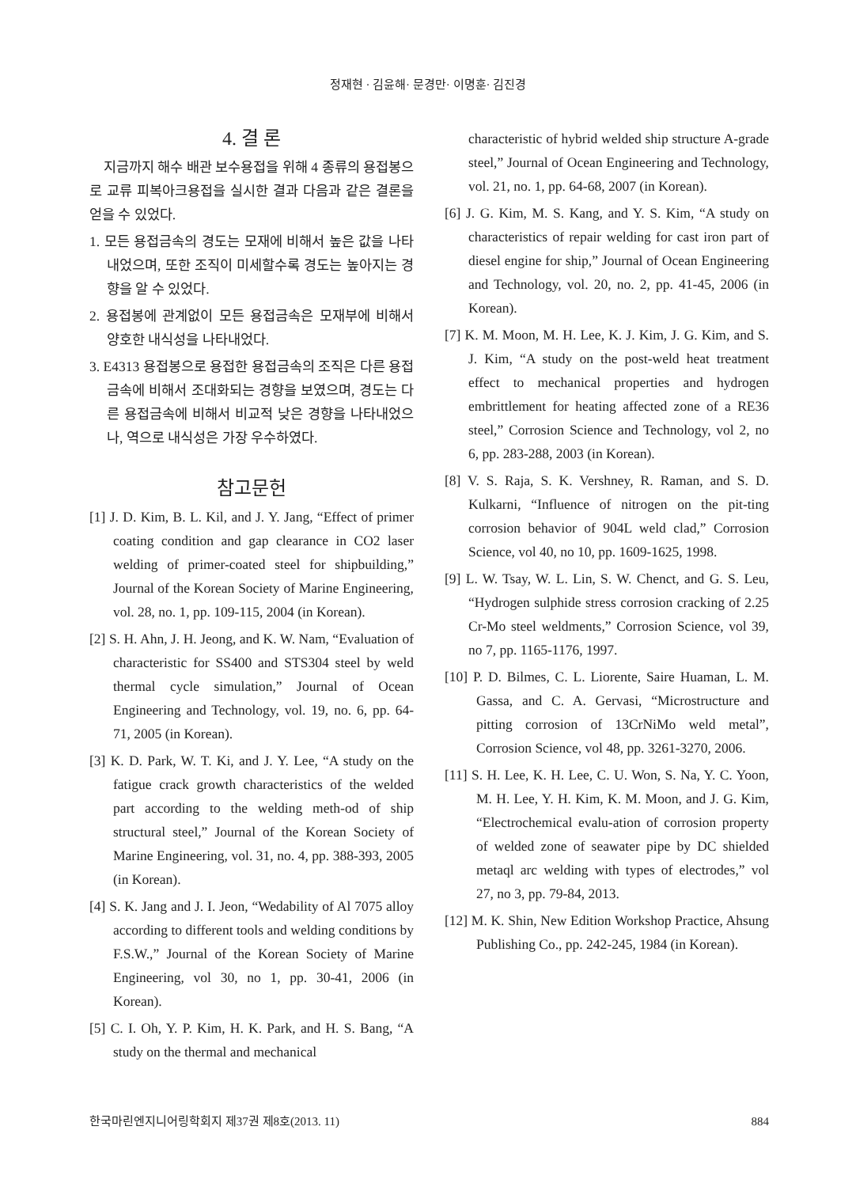정재현 · 김윤해· 문경만· 이명훈· 김진경
4. 결 론
지금까지 해수 배관 보수용접을 위해 4 종류의 용접봉으로 교류 피복아크용접을 실시한 결과 다음과 같은 결론을 얻을 수 있었다.
1. 모든 용접금속의 경도는 모재에 비해서 높은 값을 나타내었으며, 또한 조직이 미세할수록 경도는 높아지는 경향을 알 수 있었다.
2. 용접봉에 관계없이 모든 용접금속은 모재부에 비해서 양호한 내식성을 나타내었다.
3. E4313 용접봉으로 용접한 용접금속의 조직은 다른 용접금속에 비해서 조대화되는 경향을 보였으며, 경도는 다른 용접금속에 비해서 비교적 낮은 경향을 나타내었으나, 역으로 내식성은 가장 우수하였다.
참고문헌
[1] J. D. Kim, B. L. Kil, and J. Y. Jang, “Effect of primer coating condition and gap clearance in CO2 laser welding of primer-coated steel for shipbuilding,” Journal of the Korean Society of Marine Engineering, vol. 28, no. 1, pp. 109-115, 2004 (in Korean).
[2] S. H. Ahn, J. H. Jeong, and K. W. Nam, “Evaluation of characteristic for SS400 and STS304 steel by weld thermal cycle simulation,” Journal of Ocean Engineering and Technology, vol. 19, no. 6, pp. 64-71, 2005 (in Korean).
[3] K. D. Park, W. T. Ki, and J. Y. Lee, “A study on the fatigue crack growth characteristics of the welded part according to the welding meth-od of ship structural steel,” Journal of the Korean Society of Marine Engineering, vol. 31, no. 4, pp. 388-393, 2005 (in Korean).
[4] S. K. Jang and J. I. Jeon, “Wedability of Al 7075 alloy according to different tools and welding conditions by F.S.W.,” Journal of the Korean Society of Marine Engineering, vol 30, no 1, pp. 30-41, 2006 (in Korean).
[5] C. I. Oh, Y. P. Kim, H. K. Park, and H. S. Bang, “A study on the thermal and mechanical
characteristic of hybrid welded ship structure A-grade steel,” Journal of Ocean Engineering and Technology, vol. 21, no. 1, pp. 64-68, 2007 (in Korean).
[6] J. G. Kim, M. S. Kang, and Y. S. Kim, “A study on characteristics of repair welding for cast iron part of diesel engine for ship,” Journal of Ocean Engineering and Technology, vol. 20, no. 2, pp. 41-45, 2006 (in Korean).
[7] K. M. Moon, M. H. Lee, K. J. Kim, J. G. Kim, and S. J. Kim, “A study on the post-weld heat treatment effect to mechanical properties and hydrogen embrittlement for heating affected zone of a RE36 steel,” Corrosion Science and Technology, vol 2, no 6, pp. 283-288, 2003 (in Korean).
[8] V. S. Raja, S. K. Vershney, R. Raman, and S. D. Kulkarni, “Influence of nitrogen on the pit-ting corrosion behavior of 904L weld clad,” Corrosion Science, vol 40, no 10, pp. 1609-1625, 1998.
[9] L. W. Tsay, W. L. Lin, S. W. Chenct, and G. S. Leu, “Hydrogen sulphide stress corrosion cracking of 2.25 Cr-Mo steel weldments,” Corrosion Science, vol 39, no 7, pp. 1165-1176, 1997.
[10] P. D. Bilmes, C. L. Liorente, Saire Huaman, L. M. Gassa, and C. A. Gervasi, “Microstructure and pitting corrosion of 13CrNiMo weld metal”, Corrosion Science, vol 48, pp. 3261-3270, 2006.
[11] S. H. Lee, K. H. Lee, C. U. Won, S. Na, Y. C. Yoon, M. H. Lee, Y. H. Kim, K. M. Moon, and J. G. Kim, “Electrochemical evalu-ation of corrosion property of welded zone of seawater pipe by DC shielded metaql arc welding with types of electrodes,” vol 27, no 3, pp. 79-84, 2013.
[12] M. K. Shin, New Edition Workshop Practice, Ahsung Publishing Co., pp. 242-245, 1984 (in Korean).
한국마린엔지니어링학회지 제37권 제8호(2013. 11) 884